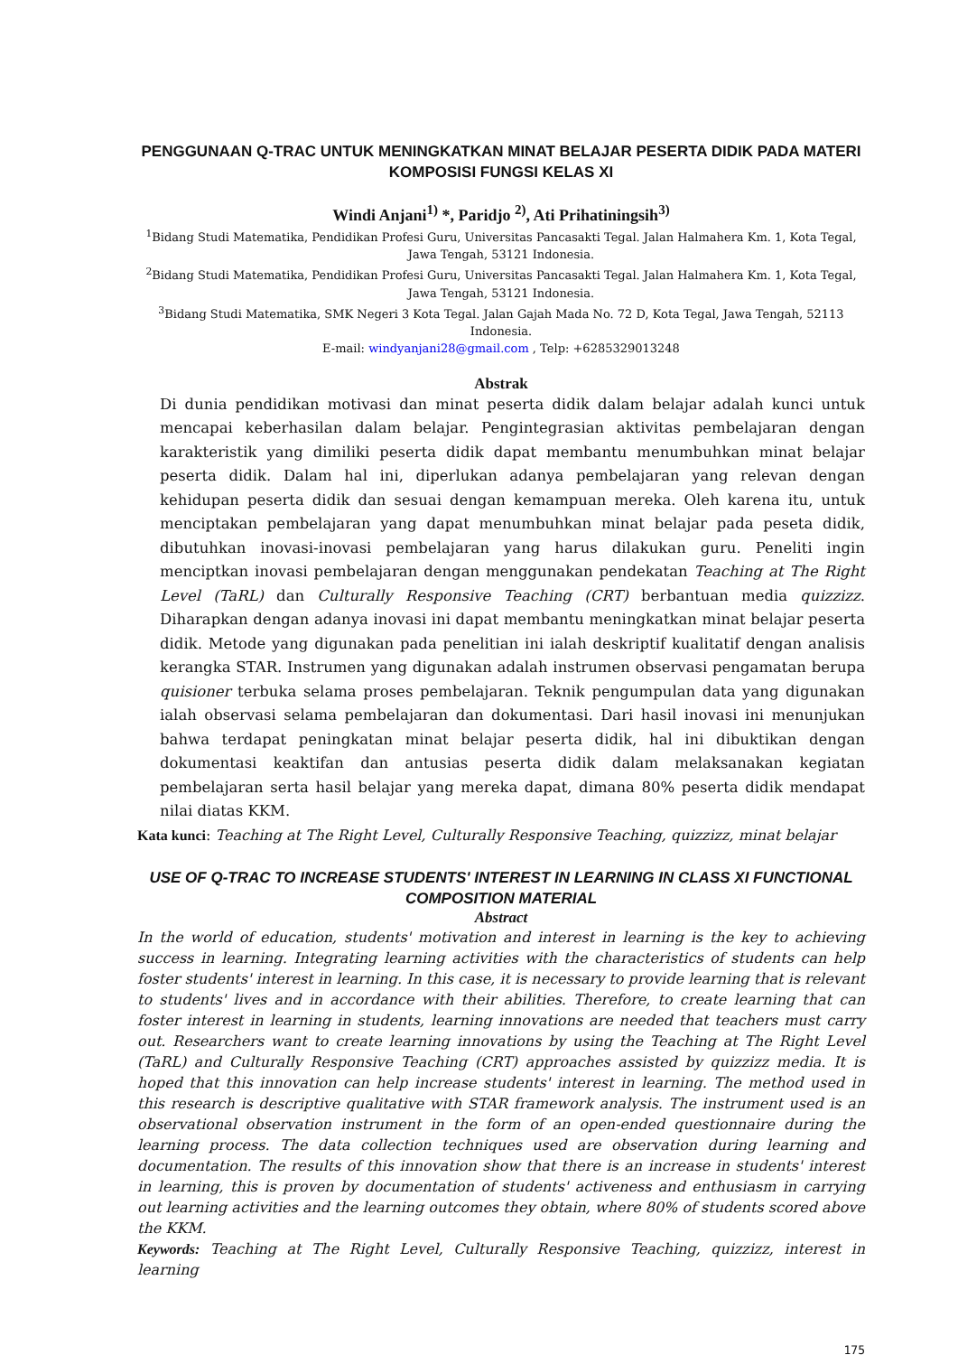PENGGUNAAN Q-TRAC UNTUK MENINGKATKAN MINAT BELAJAR PESERTA DIDIK PADA MATERI KOMPOSISI FUNGSI KELAS XI
Windi Anjani<sup>1)</sup> *, Paridjo <sup>2)</sup>, Ati Prihatiningsih<sup>3)</sup>
<sup>1</sup> Bidang Studi Matematika, Pendidikan Profesi Guru, Universitas Pancasakti Tegal. Jalan Halmahera Km. 1, Kota Tegal, Jawa Tengah, 53121 Indonesia.
<sup>2</sup> Bidang Studi Matematika, Pendidikan Profesi Guru, Universitas Pancasakti Tegal. Jalan Halmahera Km. 1, Kota Tegal, Jawa Tengah, 53121 Indonesia.
<sup>3</sup> Bidang Studi Matematika, SMK Negeri 3 Kota Tegal. Jalan Gajah Mada No. 72 D, Kota Tegal, Jawa Tengah, 52113 Indonesia.
E-mail: windyanjani28@gmail.com , Telp: +6285329013248
Abstrak
Di dunia pendidikan motivasi dan minat peserta didik dalam belajar adalah kunci untuk mencapai keberhasilan dalam belajar. Pengintegrasian aktivitas pembelajaran dengan karakteristik yang dimiliki peserta didik dapat membantu menumbuhkan minat belajar peserta didik. Dalam hal ini, diperlukan adanya pembelajaran yang relevan dengan kehidupan peserta didik dan sesuai dengan kemampuan mereka. Oleh karena itu, untuk menciptakan pembelajaran yang dapat menumbuhkan minat belajar pada peseta didik, dibutuhkan inovasi-inovasi pembelajaran yang harus dilakukan guru. Peneliti ingin menciptkan inovasi pembelajaran dengan menggunakan pendekatan Teaching at The Right Level (TaRL) dan Culturally Responsive Teaching (CRT) berbantuan media quizzizz. Diharapkan dengan adanya inovasi ini dapat membantu meningkatkan minat belajar peserta didik. Metode yang digunakan pada penelitian ini ialah deskriptif kualitatif dengan analisis kerangka STAR. Instrumen yang digunakan adalah instrumen observasi pengamatan berupa quisioner terbuka selama proses pembelajaran. Teknik pengumpulan data yang digunakan ialah observasi selama pembelajaran dan dokumentasi. Dari hasil inovasi ini menunjukan bahwa terdapat peningkatan minat belajar peserta didik, hal ini dibuktikan dengan dokumentasi keaktifan dan antusias peserta didik dalam melaksanakan kegiatan pembelajaran serta hasil belajar yang mereka dapat, dimana 80% peserta didik mendapat nilai diatas KKM.
Kata kunci: Teaching at The Right Level, Culturally Responsive Teaching, quizzizz, minat belajar
USE OF Q-TRAC TO INCREASE STUDENTS' INTEREST IN LEARNING IN CLASS XI FUNCTIONAL COMPOSITION MATERIAL
Abstract
In the world of education, students' motivation and interest in learning is the key to achieving success in learning. Integrating learning activities with the characteristics of students can help foster students' interest in learning. In this case, it is necessary to provide learning that is relevant to students' lives and in accordance with their abilities. Therefore, to create learning that can foster interest in learning in students, learning innovations are needed that teachers must carry out. Researchers want to create learning innovations by using the Teaching at The Right Level (TaRL) and Culturally Responsive Teaching (CRT) approaches assisted by quizzizz media. It is hoped that this innovation can help increase students' interest in learning. The method used in this research is descriptive qualitative with STAR framework analysis. The instrument used is an observational observation instrument in the form of an open-ended questionnaire during the learning process. The data collection techniques used are observation during learning and documentation. The results of this innovation show that there is an increase in students' interest in learning, this is proven by documentation of students' activeness and enthusiasm in carrying out learning activities and the learning outcomes they obtain, where 80% of students scored above the KKM.
Keywords: Teaching at The Right Level, Culturally Responsive Teaching, quizzizz, interest in learning
175